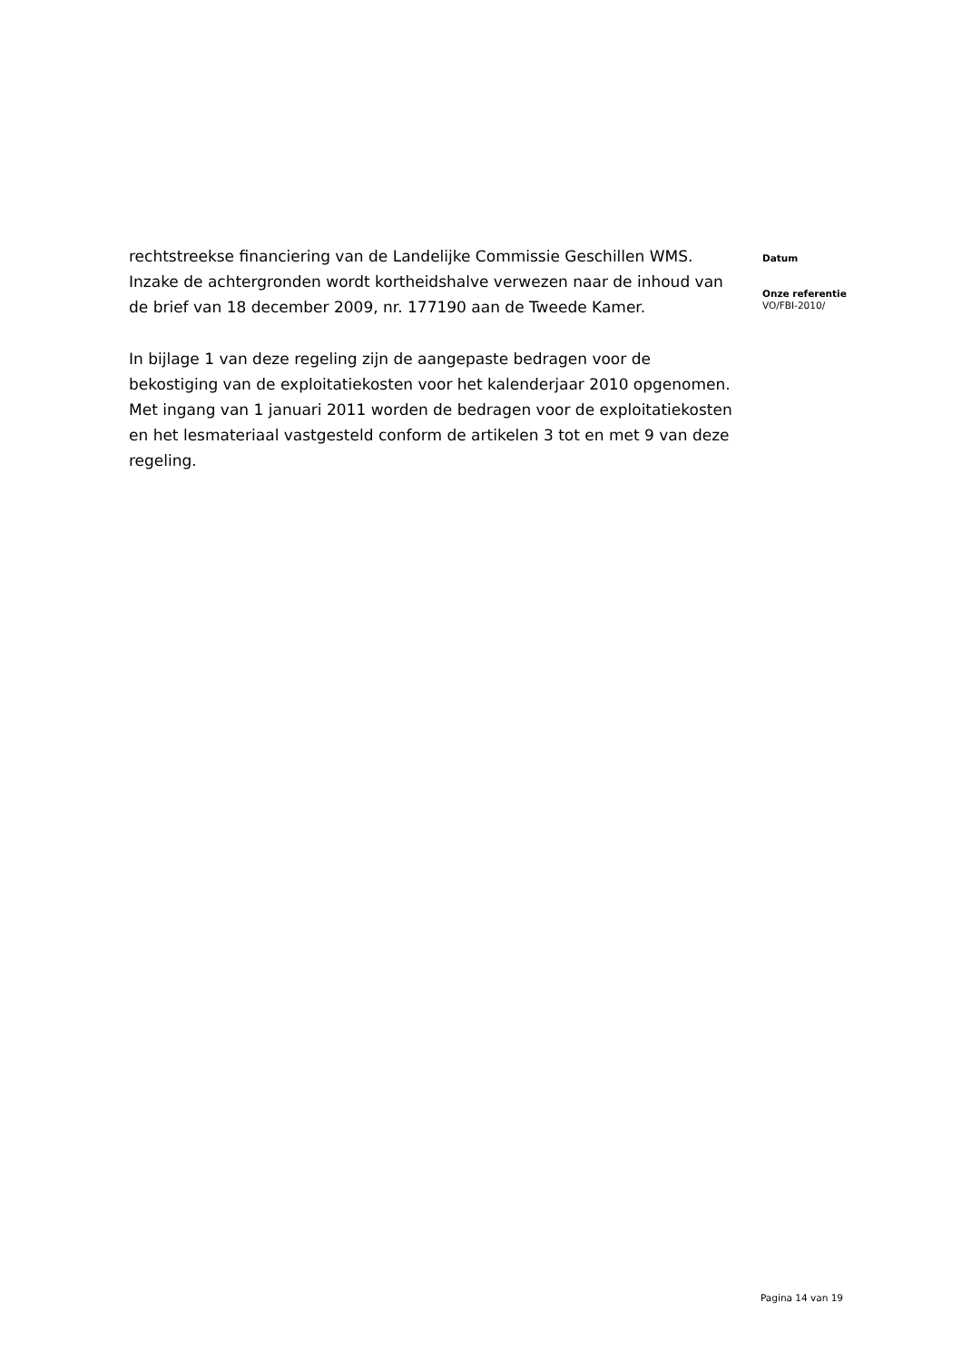rechtstreekse financiering van de Landelijke Commissie Geschillen WMS. Inzake de achtergronden wordt kortheidshalve verwezen naar de inhoud van de brief van 18 december 2009, nr. 177190 aan de Tweede Kamer.
In bijlage 1 van deze regeling zijn de aangepaste bedragen voor de bekostiging van de exploitatiekosten voor het kalenderjaar 2010 opgenomen. Met ingang van 1 januari 2011 worden de bedragen voor de exploitatiekosten en het lesmateriaal vastgesteld conform de artikelen 3 tot en met 9 van deze regeling.
Datum
Onze referentie
VO/FBI-2010/
Pagina 14 van 19